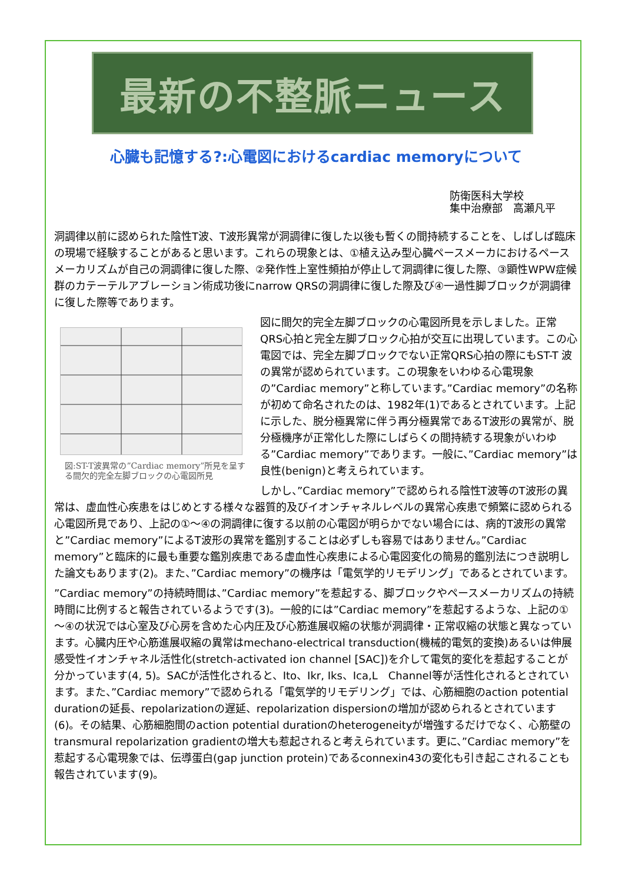最新の不整脈ニュース
心臓も記憶する?:心電図におけるcardiac memoryについて
防衛医科大学校
集中治療部　高瀬凡平
洞調律以前に認められた陰性T波、T波形異常が洞調律に復した以後も暫くの間持続することを、しばしば臨床の現場で経験することがあると思います。これらの現象とは、①植え込み型心臓ペースメーカにおけるペースメーカリズムが自己の洞調律に復した際、②発作性上室性頻拍が停止して洞調律に復した際、③顕性WPW症候群のカテーテルアブレーション術成功後にnarrow QRSの洞調律に復した際及び④一過性脚ブロックが洞調律に復した際等であります。
図:ST-T波異常の”Cardiac memory”所見を呈する間欠的完全左脚ブロックの心電図所見
図に間欠的完全左脚ブロックの心電図所見を示しました。正常QRS心拍と完全左脚ブロック心拍が交互に出現しています。この心電図では、完全左脚ブロックでない正常QRS心拍の際にもST-T 波の異常が認められています。この現象をいわゆる心電現象の”Cardiac memory”と称しています。”Cardiac memory”の名称が初めて命名されたのは、1982年(1)であるとされています。上記に示した、脱分極異常に伴う再分極異常であるT波形の異常が、脱分極機序が正常化した際にしばらくの間持続する現象がいわゆる”Cardiac memory”であります。一般に、”Cardiac memory”は良性(benign)と考えられています。
しかし、”Cardiac memory”で認められる陰性T波等のT波形の異常は、虚血性心疾患をはじめとする様々な器質的及びイオンチャネルレベルの異常心疾患で頻繁に認められる心電図所見であり、上記の①～④の洞調律に復する以前の心電図が明らかでない場合には、病的T波形の異常と”Cardiac memory”によるT波形の異常を鑑別することは必ずしも容易ではありません。”Cardiac memory”と臨床的に最も重要な鑑別疾患である虚血性心疾患による心電図変化の簡易的鑑別法につき説明した論文もあります(2)。また、”Cardiac memory”の機序は「電気学的リモデリング」であるとされています。
”Cardiac memory”の持続時間は、”Cardiac memory”を惹起する、脚ブロックやペースメーカリズムの持続時間に比例すると報告されているようです(3)。一般的には”Cardiac memory”を惹起するような、上記の①～④の状況では心室及び心房を含めた心内圧及び心筋進展収縮の状態が洞調律・正常収縮の状態と異なっています。心臓内圧や心筋進展収縮の異常はmechano-electrical transduction(機械的電気的変換)あるいは伸展感受性イオンチャネル活性化(stretch-activated ion channel [SAC])を介して電気的変化を惹起することが分かっています(4, 5)。SACが活性化されると、Ito、Ikr, Iks、Ica,L　Channel等が活性化されるとされています。また、”Cardiac memory”で認められる「電気学的リモデリング」では、心筋細胞のaction potential durationの延長、repolarizationの遅延、repolarization dispersionの増加が認められるとされています(6)。その結果、心筋細胞間のaction potential durationのheterogeneityが増強するだけでなく、心筋壁のtransmural repolarization gradientの増大も惹起されると考えられています。更に、”Cardiac memory”を惹起する心電現象では、伝導蛋白(gap junction protein)であるconnexin43の変化も引き起こされることも報告されています(9)。